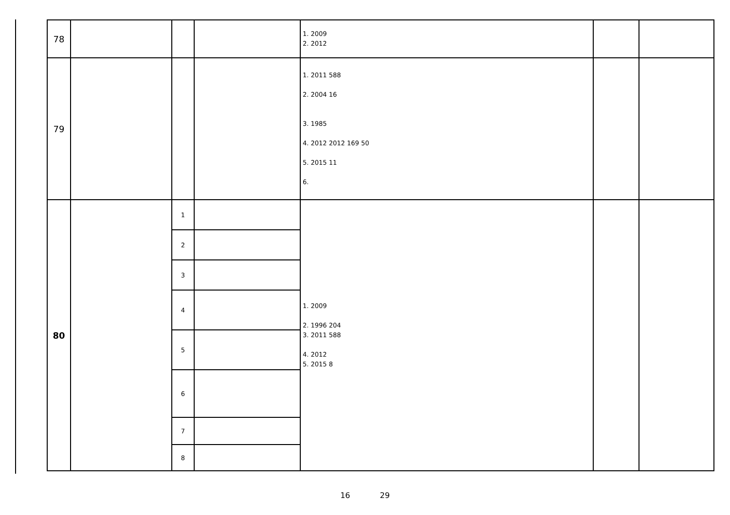| 78 | | | | 1. 2009 2. 2012 | | |
| 79 | | | | 1. 2011 588 2. 2004 16 3. 1985 4. 2012 2012 169 50 5. 2015 11 6. | | |
| 80 | | 1 | | 1. 2009 2. 1996 204 3. 2011 588 4. 2012 5. 2015 8 | | |
| | | 2 | | | | |
| | | 3 | | | | |
| | | 4 | | | | |
| | | 5 | | | | |
| | | 6 | | | | |
| | | 7 | | | | |
| | | 8 | | | | |
16 29